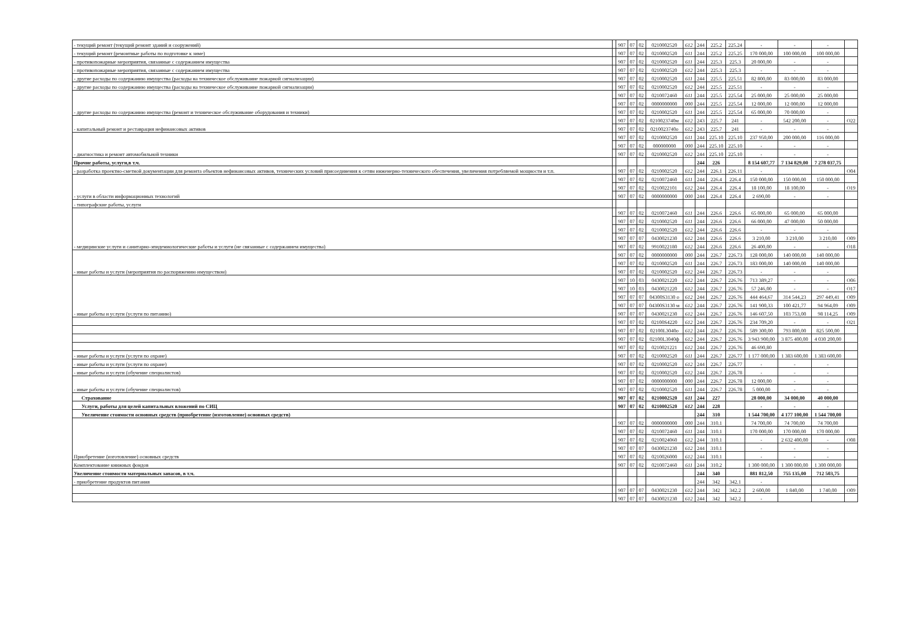| - текущий ремонт (текущий ремонт зданий и сооружений) | | 907 | 07 | 02 | 0210002520 | 612 | 244 | 225.2 | 225.24 | - | - | - | |
| - текущий ремонт (ремонтные работы по подготовке к зиме) | | 907 | 07 | 02 | 0210002520 | 611 | 244 | 225.2 | 225.25 | 170 000,00 | 100 000,00 | 100 000,00 | |
| - противопожарные мероприятия, связанные с содержанием имущества | | 907 | 07 | 02 | 0210002520 | 611 | 244 | 225.3 | 225.3 | 20 000,00 | - | - | |
| - противопожарные мероприятия, связанные с содержанием имущества | | 907 | 07 | 02 | 0210002520 | 612 | 244 | 225.3 | 225.3 | - | - | - | |
| - другие расходы по содержанию имущества (расходы на техническое обслуживание пожарной сигнализации) | | 907 | 07 | 02 | 0210002520 | 611 | 244 | 225.5 | 225.51 | 82 800,00 | 83 000,00 | 83 000,00 | |
| - другие расходы по содержанию имущества (расходы на техническое обслуживание пожарной сигнализации) | | 907 | 07 | 02 | 0210002520 | 612 | 244 | 225.5 | 225.51 | - | - | - | |
| - другие расходы по содержанию имущества (ремонт и техническое обслуживание оборудования и техники) | | 907 | 07 | 02 | 0210072460 | 611 | 244 | 225.5 | 225.54 | 25 000,00 | 25 000,00 | 25 000,00 | |
| | | 907 | 07 | 02 | 0000000000 | 000 | 244 | 225.5 | 225.54 | 12 000,00 | 12 000,00 | 12 000,00 | |
| | | 907 | 07 | 02 | 0210002520 | 611 | 244 | 225.5 | 225.54 | 65 000,00 | 70 000,00 | - | |
| - капитальный ремонт и реставрация нефинансовых активов | | 907 | 07 | 02 | 0210023740м | 612 | 243 | 225.7 | 241 | - | 542 200,00 | - | O22 |
| | | 907 | 07 | 02 | 0210023740о | 612 | 243 | 225.7 | 241 | - | - | - | |
| - диагностика и ремонт автомобильной техники | | 907 | 07 | 02 | 0210002520 | 611 | 244 | 225.10 | 225.10 | 237 950,00 | 200 000,00 | 116 000,00 | |
| | | 907 | 07 | 02 | 000000000 | 000 | 244 | 225.10 | 225.10 | - | - | - | |
| | | 907 | 07 | 02 | 0210002520 | 612 | 244 | 225.10 | 225.10 | - | - | - | |
| Прочие работы, услуги,в т.ч. | | | | | | | 244 | 226 | | 8 154 607,77 | 7 134 829,00 | 7 278 037,75 | |
| - разработка проектно-сметной документации для ремонта объектов нефинансовых активов, технических условий присоединения к сетям инженерно-технического обеспечения, увеличения потребляемой мощности и т.п. | | 907 | 07 | 02 | 0210002520 | 612 | 244 | 226.1 | 226.11 | - | | | O04 |
| - услуги в области информационных технологий | | 907 | 07 | 02 | 0210072460 | 611 | 244 | 226.4 | 226.4 | 150 000,00 | 150 000,00 | 150 000,00 | |
| | | 907 | 07 | 02 | 0210022101 | 612 | 244 | 226.4 | 226.4 | 18 100,00 | 18 100,00 | - | O19 |
| | | 907 | 07 | 02 | 0000000000 | 000 | 244 | 226.4 | 226.4 | 2 690,00 | - | - | |
| - типографские работы, услуги | | | | | | | | | | | | | |
| - медицинские услуги и санитарно-эпидемиологические работы и услуги (не связанные с содержанием имущества) | | 907 | 07 | 02 | 0210072460 | 611 | 244 | 226.6 | 226.6 | 65 000,00 | 65 000,00 | 65 000,00 | |
| | | 907 | 07 | 02 | 0210002520 | 611 | 244 | 226.6 | 226.6 | 66 000,00 | 47 000,00 | 50 000,00 | |
| | | 907 | 07 | 02 | 0210002520 | 612 | 244 | 226.6 | 226.6 | - | - | - | |
| | | 907 | 07 | 07 | 0430021230 | 612 | 244 | 226.6 | 226.6 | 3 210,00 | 3 210,00 | 3 210,00 | O09 |
| | | 907 | 07 | 02 | 9910022180 | 612 | 244 | 226.6 | 226.6 | 26 400,00 | - | - | O18 |
| - иные работы и услуги (мероприятия по распоряжению имуществом) | | 907 | 07 | 02 | 0000000000 | 000 | 244 | 226.7 | 226.73 | 128 000,00 | 140 000,00 | 140 000,00 | |
| | | 907 | 07 | 02 | 0210002520 | 611 | 244 | 226.7 | 226.73 | 183 000,00 | 140 000,00 | 140 000,00 | |
| | | 907 | 07 | 02 | 0210002520 | 612 | 244 | 226.7 | 226.73 | - | - | - | |
| - иные работы и услуги (услуги по питанию) | | 907 | 10 | 03 | 0430021220 | 612 | 244 | 226.7 | 226.76 | 713 389,27 | - | - | O06 |
| | | 907 | 10 | 03 | 0430021220 | 612 | 244 | 226.7 | 226.76 | 57 246,00 | - | - | O17 |
| | | 907 | 07 | 07 | 04300S3130 о | 612 | 244 | 226.7 | 226.76 | 444 464,67 | 314 544,23 | 297 449,41 | O09 |
| | | 907 | 07 | 07 | 04300S3130 м | 612 | 244 | 226.7 | 226.76 | 141 900,33 | 100 421,77 | 94 964,09 | O09 |
| | | 907 | 07 | 07 | 0430021230 | 612 | 244 | 226.7 | 226.76 | 146 607,50 | 103 753,00 | 98 114,25 | O09 |
| | | 907 | 07 | 02 | 02100S4220 | 612 | 244 | 226.7 | 226.76 | 234 709,20 | - | - | O21 |
| | | 907 | 07 | 02 | 02100L3040о | 612 | 244 | 226.7 | 226.76 | 589 300,00 | 793 800,00 | 825 500,00 | |
| | | 907 | 07 | 02 | 02100L3040ф | 612 | 244 | 226.7 | 226.76 | 3 943 900,00 | 3 875 400,00 | 4 030 200,00 | |
| | | 907 | 07 | 02 | 0210021221 | 612 | 244 | 226.7 | 226.76 | 46 690,80 | | | |
| - иные работы и услуги (услуги по охране) | | 907 | 07 | 02 | 0210002520 | 611 | 244 | 226.7 | 226.77 | 1 177 000,00 | 1 383 600,00 | 1 383 600,00 | |
| - иные работы и услуги (услуги по охране) | | 907 | 07 | 02 | 0210002520 | 612 | 244 | 226.7 | 226.77 | - | - | - | |
| - иные работы и услуги (обучение специалистов) | | 907 | 07 | 02 | 0210002520 | 612 | 244 | 226.7 | 226.78 | - | - | - | |
| - иные работы и услуги (обучение специалистов) | | 907 | 07 | 02 | 0000000000 | 000 | 244 | 226.7 | 226.78 | 12 000,00 | - | - | |
| | | 907 | 07 | 02 | 0210002520 | 611 | 244 | 226.7 | 226.78 | 5 000,00 | - | - | |
| Страхование | | 907 | 07 | 02 | 0210002520 | 611 | 244 | 227 | | 28 000,00 | 34 000,00 | 40 000,00 | |
| Услуги, работы для целей капитальных вложений по СИЦ | | 907 | 07 | 02 | 0210002520 | 612 | 244 | 228 | | - | - | - | |
| Увеличение стоимости основных средств (приобретение (изготовление) основных средств) | | | | | | | 244 | 310 | | 1 544 700,00 | 4 177 100,00 | 1 544 700,00 | |
| Приобретение (изготовление) основных средств | | 907 | 07 | 02 | 0000000000 | 000 | 244 | 310.1 | | 74 700,00 | 74 700,00 | 74 700,00 | |
| | | 907 | 07 | 02 | 0210072460 | 611 | 244 | 310.1 | | 170 000,00 | 170 000,00 | 170 000,00 | |
| | | 907 | 07 | 02 | 0210024060 | 612 | 244 | 310.1 | | - | 2 632 400,00 | - | O08 |
| | | 907 | 07 | 07 | 0430021230 | 612 | 244 | 310.1 | | - | - | - | |
| | | 907 | 07 | 02 | 0210026000 | 612 | 244 | 310.1 | | - | - | - | |
| Комплектование книжных фондов | | 907 | 07 | 02 | 0210072460 | 611 | 244 | 310.2 | | 1 300 000,00 | 1 300 000,00 | 1 300 000,00 | |
| Увеличение стоимости материальных запасов, в т.ч. | | | | | | | 244 | 340 | | 881 812,50 | 755 135,00 | 712 503,75 | |
| - приобретение продуктов питания | | | | | | | 244 | 342 | 342.1 | - | | | |
| | | 907 | 07 | 07 | 0430021230 | 612 | 244 | 342 | 342.2 | 2 600,00 | 1 840,00 | 1 740,00 | O09 |
| | | 907 | 07 | 07 | 0430021230 | 612 | 244 | 342 | 342.2 | - | | | |